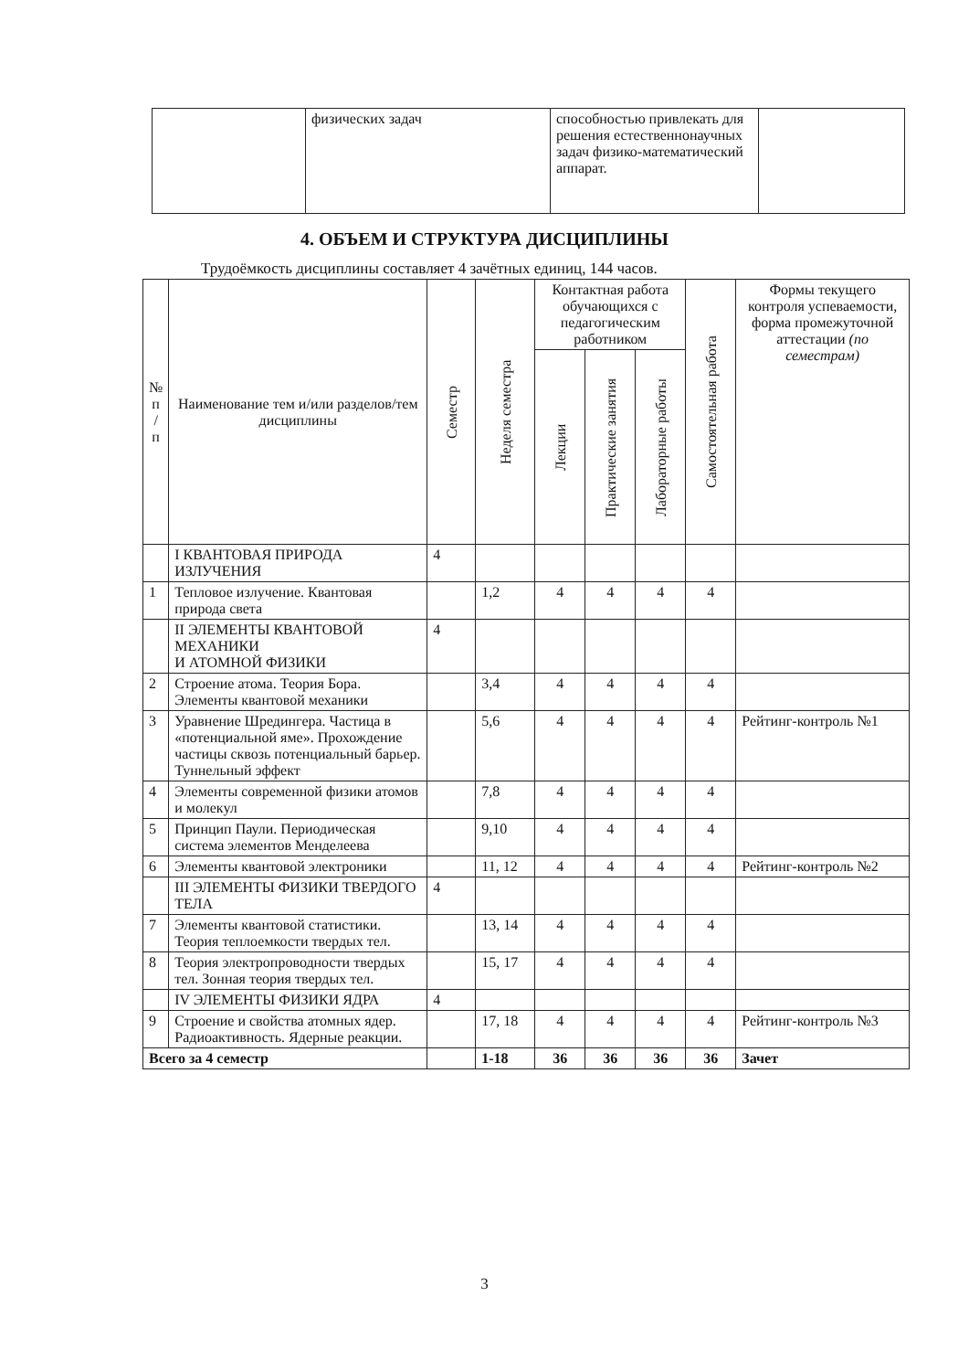| | физических задач | способностью привлекать для решения естественнонаучных задач физико-математический аппарат. | |
4. ОБЪЕМ И СТРУКТУРА ДИСЦИПЛИНЫ
Трудоёмкость дисциплины составляет 4 зачётных единиц, 144 часов.
| № п / п | Наименование тем и/или разделов/тем дисциплины | Семестр | Неделя семестра | Контактная работа обучающихся с педагогическим работником | | | Самостоятельная работа | Формы текущего контроля успеваемости, форма промежуточной аттестации (по семестрам) |
| --- | --- | --- | --- | --- | --- | --- | --- | --- |
| | | | | Лекции | Практические занятия | Лабораторные работы | | |
| | I КВАНТОВАЯ ПРИРОДА ИЗЛУЧЕНИЯ | 4 | | | | | | |
| 1 | Тепловое излучение. Квантовая природа света | | 1,2 | 4 | 4 | 4 | 4 | |
| | II ЭЛЕМЕНТЫ КВАНТОВОЙ МЕХАНИКИ И АТОМНОЙ ФИЗИКИ | 4 | | | | | | |
| 2 | Строение атома. Теория Бора. Элементы квантовой механики | | 3,4 | 4 | 4 | 4 | 4 | |
| 3 | Уравнение Шредингера. Частица в «потенциальной яме». Прохождение частицы сквозь потенциальный барьер. Туннельный эффект | | 5,6 | 4 | 4 | 4 | 4 | Рейтинг-контроль №1 |
| 4 | Элементы современной физики атомов и молекул | | 7,8 | 4 | 4 | 4 | 4 | |
| 5 | Принцип Паули. Периодическая система элементов Менделеева | | 9,10 | 4 | 4 | 4 | 4 | |
| 6 | Элементы квантовой электроники | | 11, 12 | 4 | 4 | 4 | 4 | Рейтинг-контроль №2 |
| | III ЭЛЕМЕНТЫ ФИЗИКИ ТВЕРДОГО ТЕЛА | 4 | | | | | | |
| 7 | Элементы квантовой статистики. Теория теплоемкости твердых тел. | | 13, 14 | 4 | 4 | 4 | 4 | |
| 8 | Теория электропроводности твердых тел. Зонная теория твердых тел. | | 15, 17 | 4 | 4 | 4 | 4 | |
| | IV ЭЛЕМЕНТЫ ФИЗИКИ ЯДРА | 4 | | | | | | |
| 9 | Строение и свойства атомных ядер. Радиоактивность. Ядерные реакции. | | 17, 18 | 4 | 4 | 4 | 4 | Рейтинг-контроль №3 |
| Всего за 4 семестр | | | 1-18 | 36 | 36 | 36 | 36 | Зачет |
3